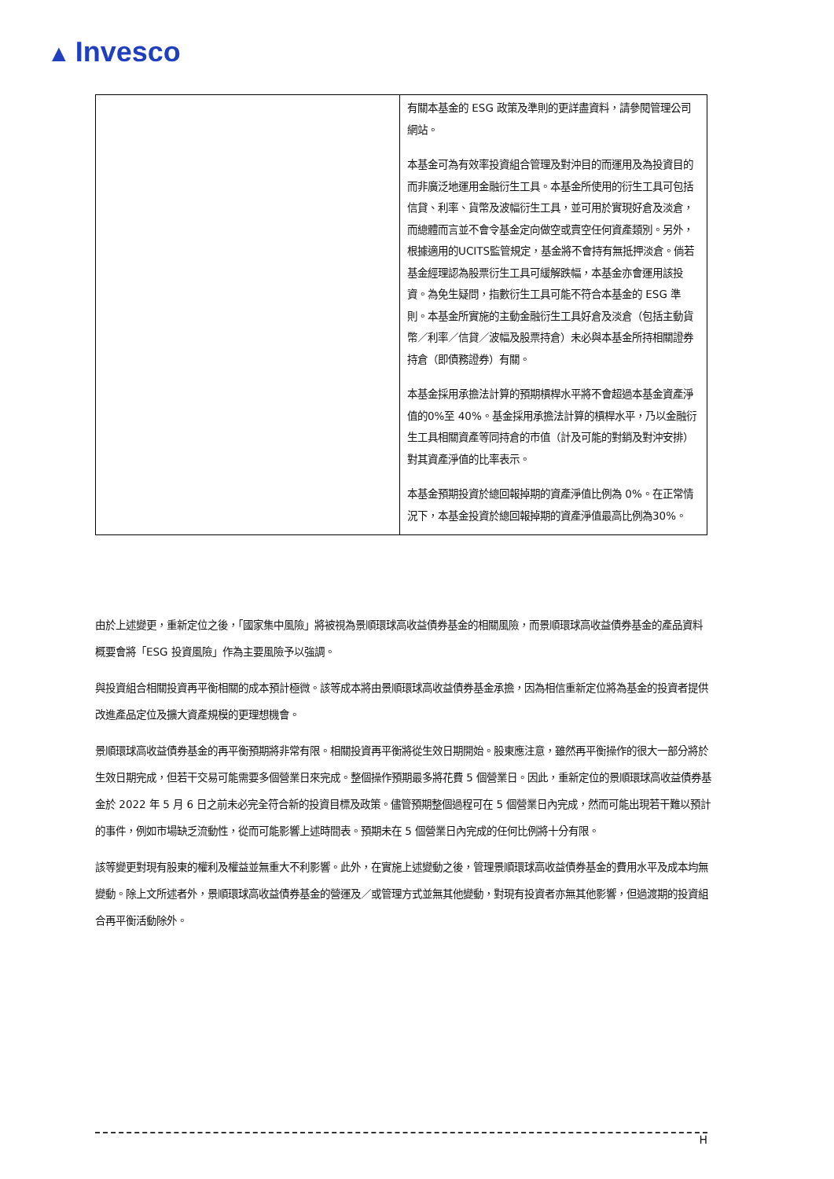▲ Invesco
| | 有關本基金的 ESG 政策及準則的更詳盡資料，請參閱管理公司網站。 本基金可為有效率投資組合管理及對沖目的而運用及為投資目的而非廣泛地運用金融衍生工具。本基金所使用的衍生工具可包括信貸、利率、貨幣及波幅衍生工具，並可用於實現好倉及淡倉，而總體而言並不會令基金定向做空或賣空任何資產類別。另外，根據適用的UCITS監管規定，基金將不會持有無抵押淡倉。倘若基金經理認為股票衍生工具可緩解跌幅，本基金亦會運用該投資。為免生疑問，指數衍生工具可能不符合本基金的 ESG 準則。本基金所實施的主動金融衍生工具好倉及淡倉（包括主動貨幣／利率／信貸／波幅及股票持倉）未必與本基金所持相關證券持倉（即債務證券）有關。 本基金採用承擔法計算的預期槓桿水平將不會超過本基金資產淨值的0%至 40%。基金採用承擔法計算的槓桿水平，乃以金融衍生工具相關資產等同持倉的市值（計及可能的對銷及對沖安排）對其資產淨值的比率表示。 本基金預期投資於總回報掉期的資產淨值比例為 0%。在正常情況下，本基金投資於總回報掉期的資產淨值最高比例為30%。 |
由於上述變更，重新定位之後，「國家集中風險」將被視為景順環球高收益債券基金的相關風險，而景順環球高收益債券基金的產品資料概要會將「ESG 投資風險」作為主要風險予以強調。
與投資組合相關投資再平衡相關的成本預計極微。該等成本將由景順環球高收益債券基金承擔，因為相信重新定位將為基金的投資者提供改進產品定位及擴大資產規模的更理想機會。
景順環球高收益債券基金的再平衡預期將非常有限。相關投資再平衡將從生效日期開始。股東應注意，雖然再平衡操作的很大一部分將於生效日期完成，但若干交易可能需要多個營業日來完成。整個操作預期最多將花費 5 個營業日。因此，重新定位的景順環球高收益債券基金於 2022 年 5 月 6 日之前未必完全符合新的投資目標及政策。儘管預期整個過程可在 5 個營業日內完成，然而可能出現若干難以預計的事件，例如市場缺乏流動性，從而可能影響上述時間表。預期未在 5 個營業日內完成的任何比例將十分有限。
該等變更對現有股東的權利及權益並無重大不利影響。此外，在實施上述變動之後，管理景順環球高收益債券基金的費用水平及成本均無變動。除上文所述者外，景順環球高收益債券基金的營運及／或管理方式並無其他變動，對現有投資者亦無其他影響，但過渡期的投資組合再平衡活動除外。
H